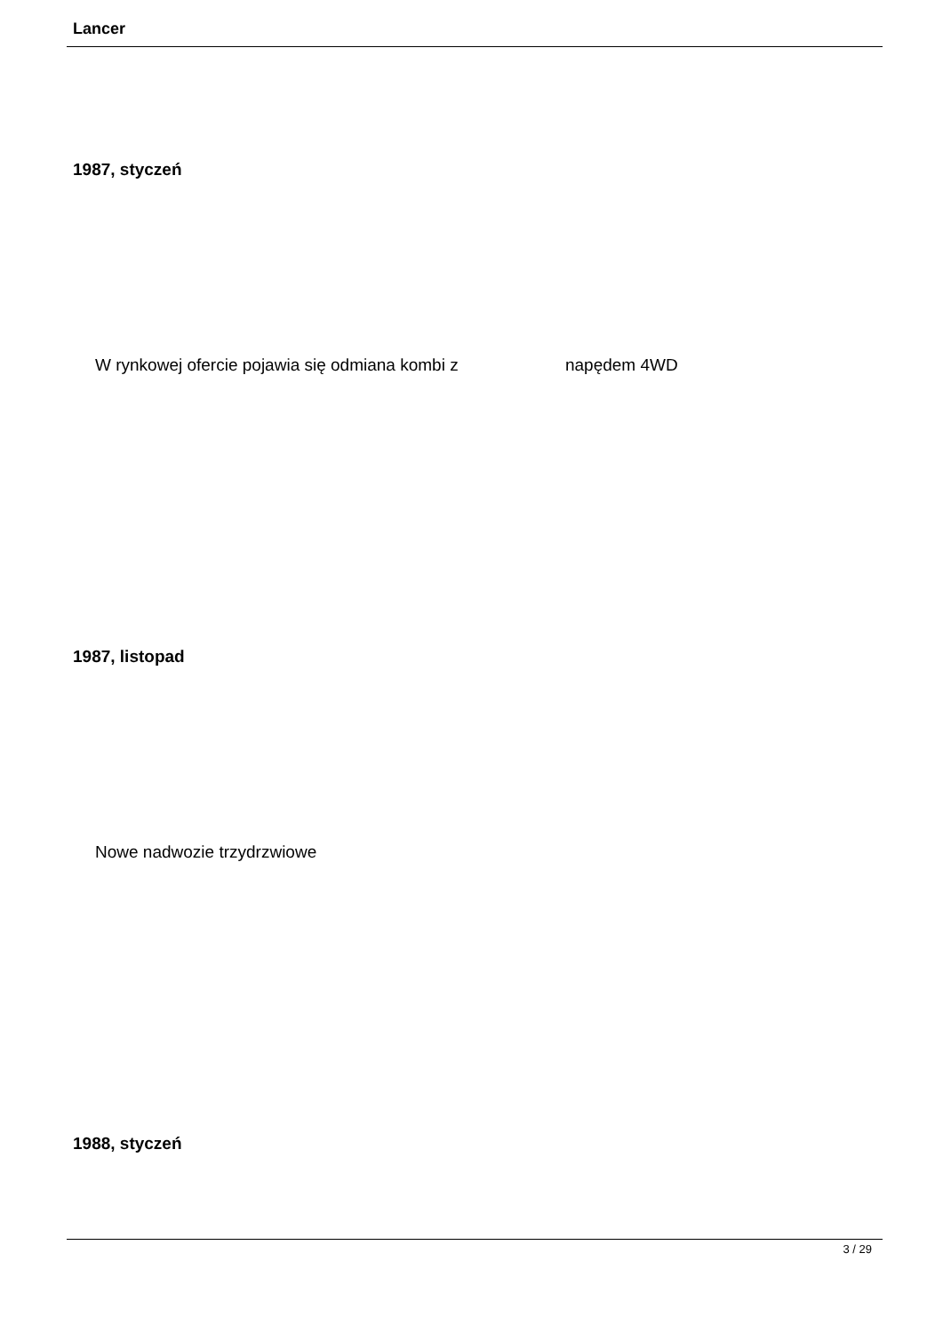Lancer
1987, styczeń
W rynkowej ofercie pojawia się odmiana kombi z napędem 4WD
1987, listopad
Nowe nadwozie trzydrzwiowe
1988, styczeń
3 / 29